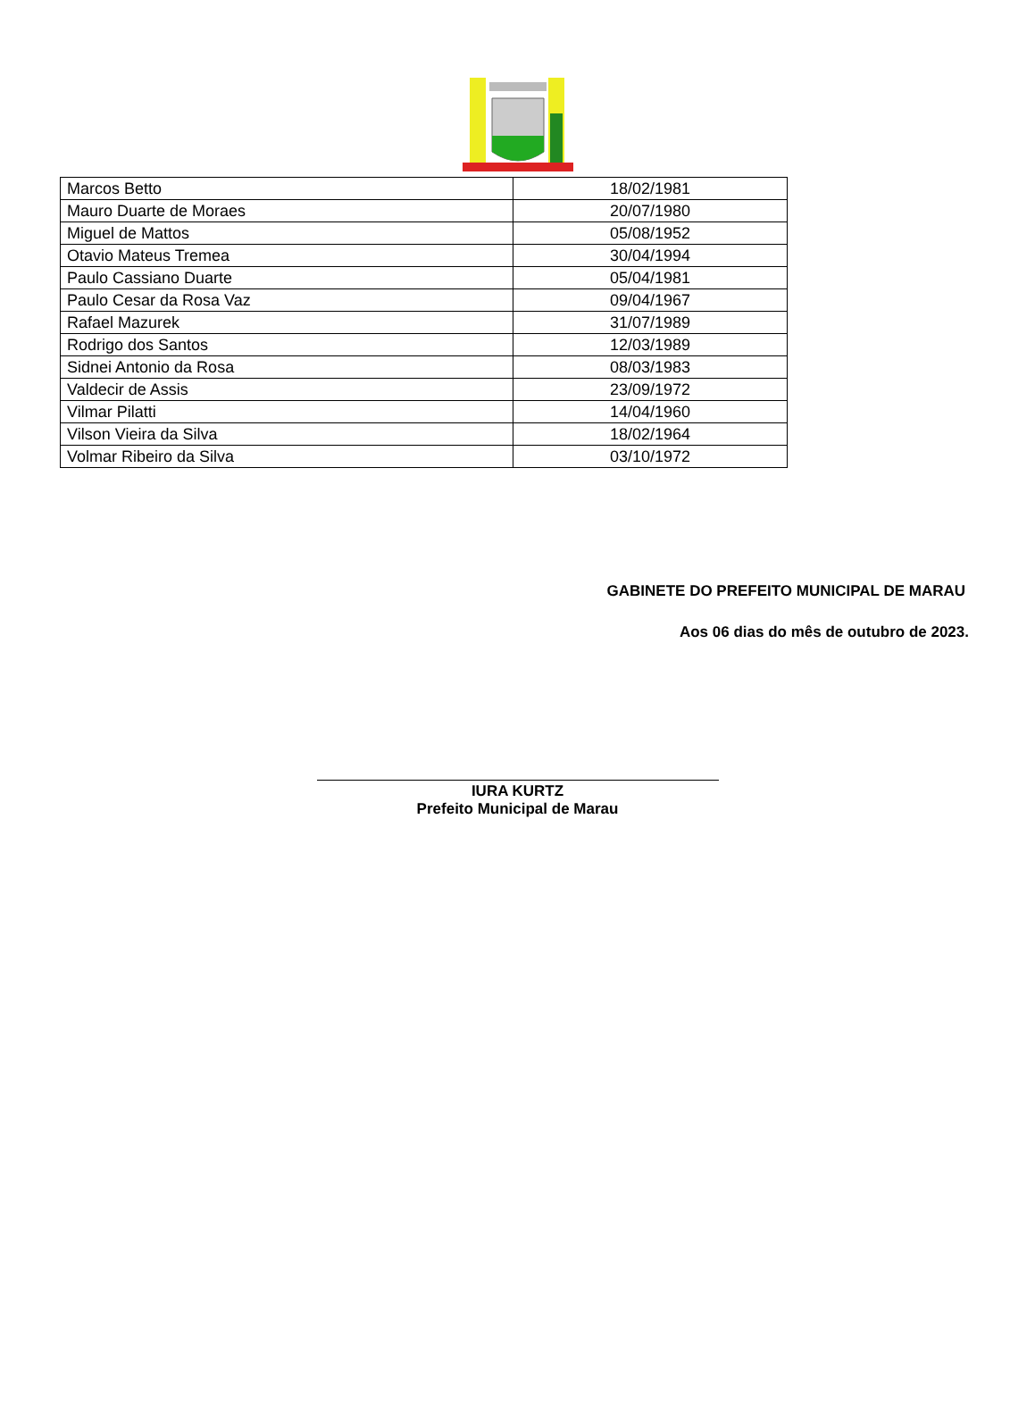| Marcos Betto | 18/02/1981 |
| Mauro Duarte de Moraes | 20/07/1980 |
| Miguel de Mattos | 05/08/1952 |
| Otavio Mateus Tremea | 30/04/1994 |
| Paulo Cassiano Duarte | 05/04/1981 |
| Paulo Cesar da Rosa Vaz | 09/04/1967 |
| Rafael Mazurek | 31/07/1989 |
| Rodrigo dos Santos | 12/03/1989 |
| Sidnei Antonio da Rosa | 08/03/1983 |
| Valdecir de Assis | 23/09/1972 |
| Vilmar Pilatti | 14/04/1960 |
| Vilson Vieira da Silva | 18/02/1964 |
| Volmar Ribeiro da Silva | 03/10/1972 |
GABINETE DO PREFEITO MUNICIPAL DE MARAU
Aos 06 dias do mês de outubro de 2023.
IURA KURTZ
Prefeito Municipal de Marau